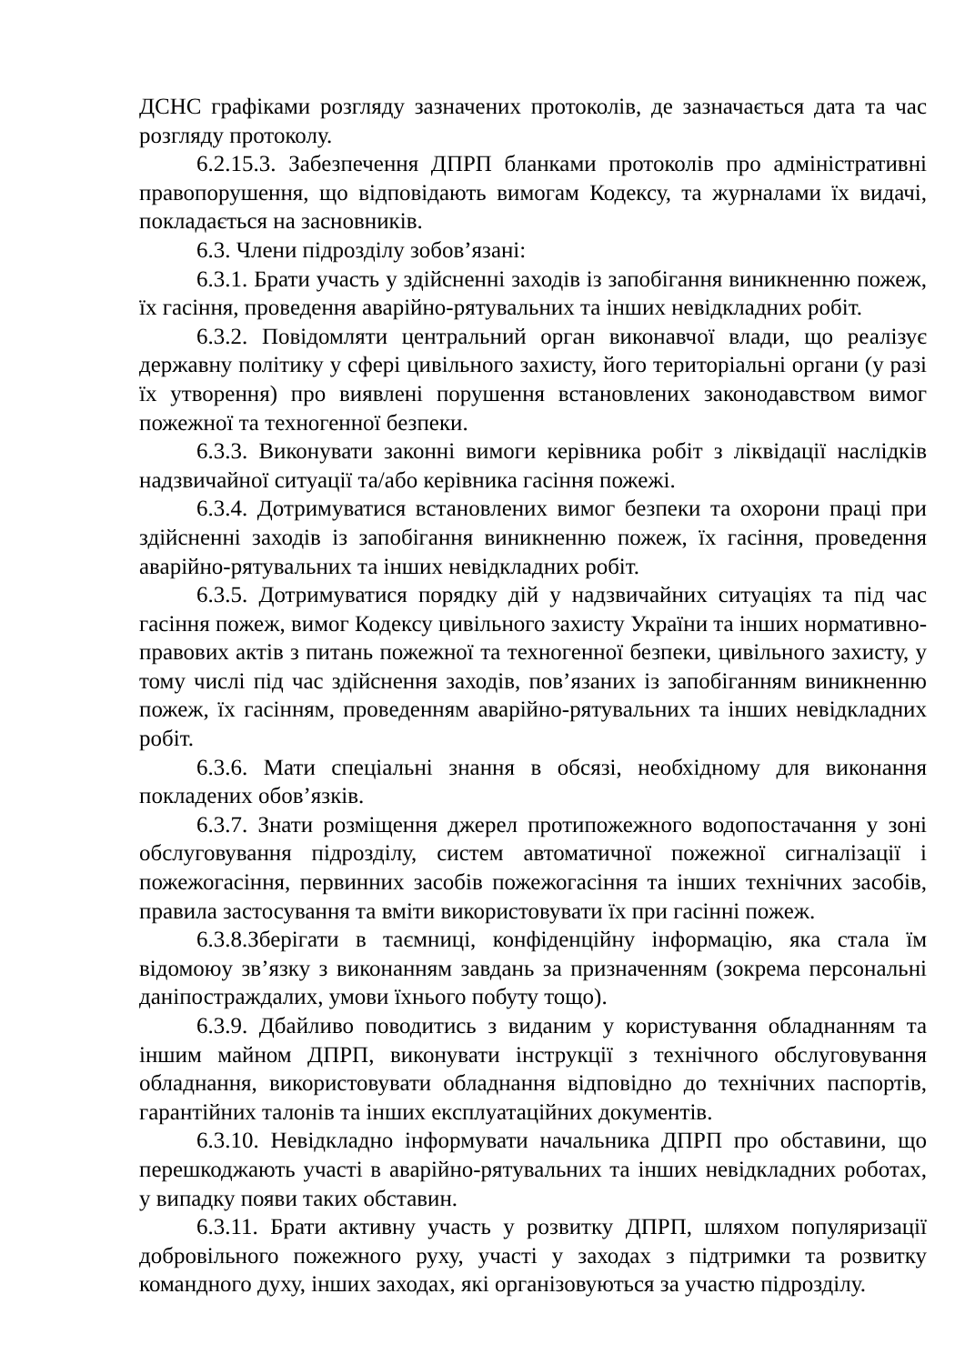ДСНС графіками розгляду зазначених протоколів, де зазначається дата та час розгляду протоколу.
6.2.15.3. Забезпечення ДПРП бланками протоколів про адміністративні правопорушення, що відповідають вимогам Кодексу, та журналами їх видачі, покладається на засновників.
6.3. Члени підрозділу зобов’язані:
6.3.1. Брати участь у здійсненні заходів із запобігання виникненню пожеж, їх гасіння, проведення аварійно-рятувальних та інших невідкладних робіт.
6.3.2. Повідомляти центральний орган виконавчої влади, що реалізує державну політику у сфері цивільного захисту, його територіальні органи (у разі їх утворення) про виявлені порушення встановлених законодавством вимог пожежної та техногенної безпеки.
6.3.3. Виконувати законні вимоги керівника робіт з ліквідації наслідків надзвичайної ситуації та/або керівника гасіння пожежі.
6.3.4. Дотримуватися встановлених вимог безпеки та охорони праці при здійсненні заходів із запобігання виникненню пожеж, їх гасіння, проведення аварійно-рятувальних та інших невідкладних робіт.
6.3.5. Дотримуватися порядку дій у надзвичайних ситуаціях та під час гасіння пожеж, вимог Кодексу цивільного захисту України та інших нормативно-правових актів з питань пожежної та техногенної безпеки, цивільного захисту, у тому числі під час здійснення заходів, пов’язаних із запобіганням виникненню пожеж, їх гасінням, проведенням аварійно-рятувальних та інших невідкладних робіт.
6.3.6. Мати спеціальні знання в обсязі, необхідному для виконання покладених обов’язків.
6.3.7. Знати розміщення джерел протипожежного водопостачання у зоні обслуговування підрозділу, систем автоматичної пожежної сигналізації і пожежогасіння, первинних засобів пожежогасіння та інших технічних засобів, правила застосування та вміти використовувати їх при гасінні пожеж.
6.3.8.Зберігати в таємниці, конфіденційну інформацію, яка стала їм відомоюу зв’язку з виконанням завдань за призначенням (зокрема персональні даніпостраждалих, умови їхнього побуту тощо).
6.3.9. Дбайливо поводитись з виданим у користування обладнанням та іншим майном ДПРП, виконувати інструкції з технічного обслуговування обладнання, використовувати обладнання відповідно до технічних паспортів, гарантійних талонів та інших експлуатаційних документів.
6.3.10. Невідкладно інформувати начальника ДПРП про обставини, що перешкоджають участі в аварійно-рятувальних та інших невідкладних роботах, у випадку появи таких обставин.
6.3.11. Брати активну участь у розвитку ДПРП, шляхом популяризації добровільного пожежного руху, участі у заходах з підтримки та розвитку командного духу, інших заходах, які організовуються за участю підрозділу.